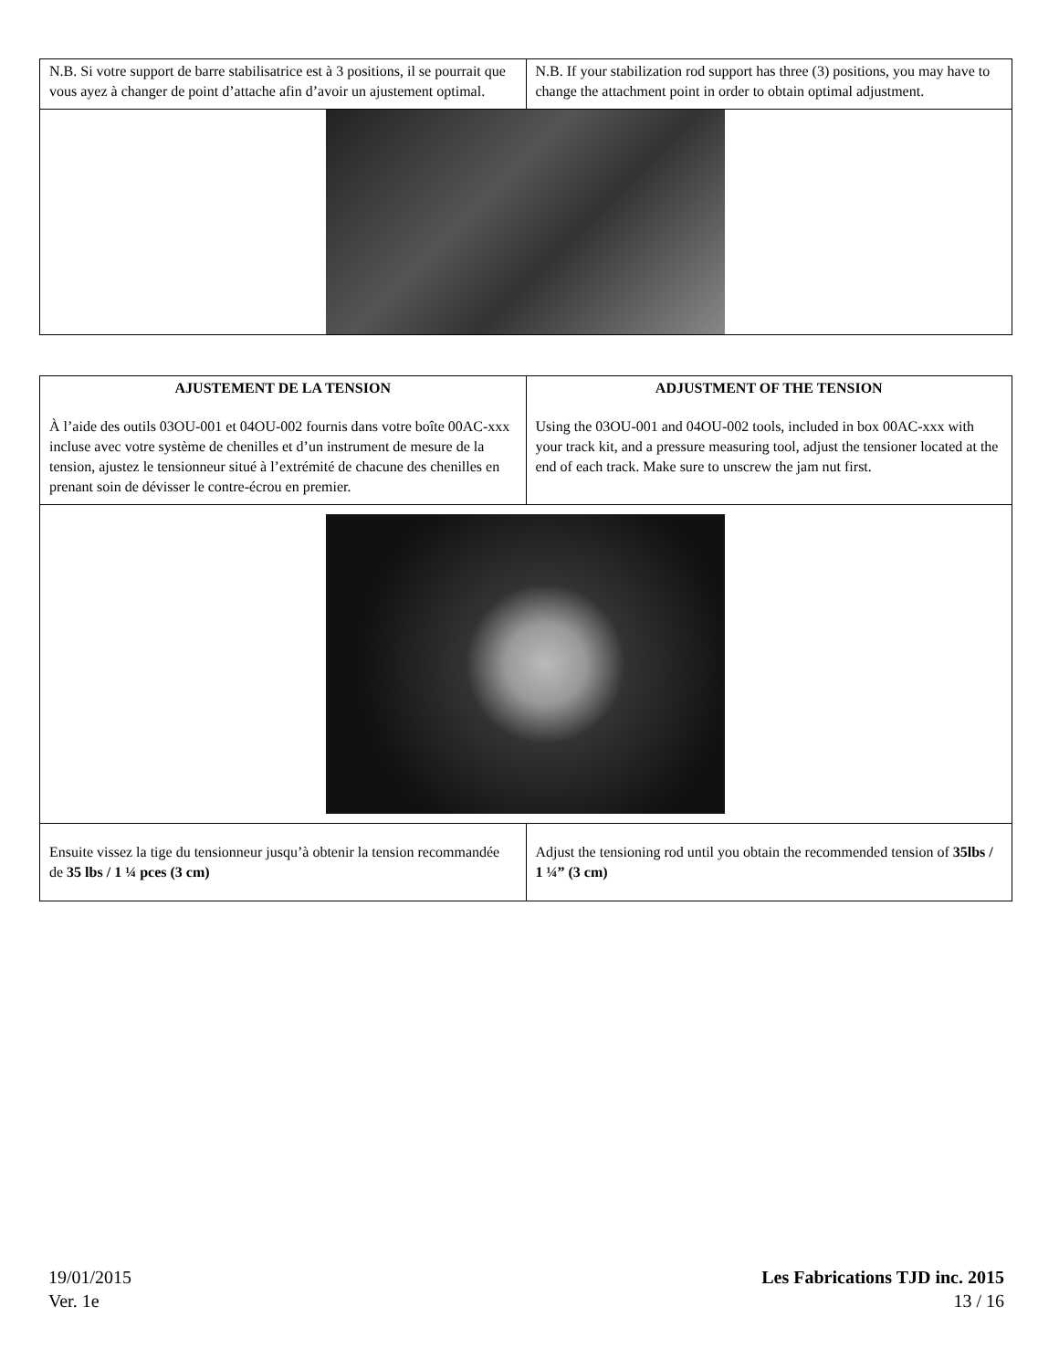| N.B. Si votre support de barre stabilisatrice est à 3 positions, il se pourrait que vous ayez à changer de point d’attache afin d’avoir un ajustement optimal. | N.B. If your stabilization rod support has three (3) positions, you may have to change the attachment point in order to obtain optimal adjustment. |
| AJUSTEMENT DE LA TENSION À l’aide des outils 03OU-001 et 04OU-002 fournis dans votre boîte 00AC-xxx incluse avec votre système de chenilles et d’un instrument de mesure de la tension, ajustez le tensionneur situé à l’extrémité de chacune des chenilles en prenant soin de dévisser le contre-écrou en premier. | ADJUSTMENT OF THE TENSION Using the 03OU-001 and 04OU-002 tools, included in box 00AC-xxx with your track kit, and a pressure measuring tool, adjust the tensioner located at the end of each track. Make sure to unscrew the jam nut first. |
| Ensuite vissez la tige du tensionneur jusqu’à obtenir la tension recommandée de 35 lbs / 1 ¼ pces (3 cm) | Adjust the tensioning rod until you obtain the recommended tension of 35lbs / 1 ¼” (3 cm) |
19/01/2015
Ver. 1e
Les Fabrications TJD inc. 2015
13 / 16